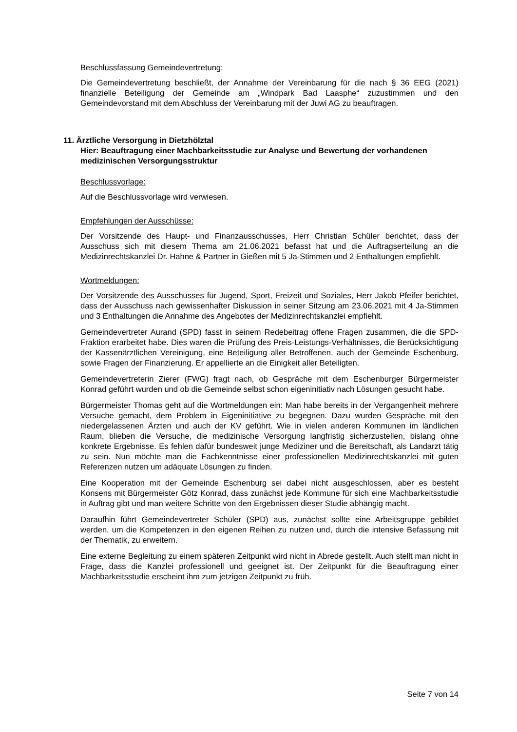Beschlussfassung Gemeindevertretung:
Die Gemeindevertretung beschließt, der Annahme der Vereinbarung für die nach § 36 EEG (2021) finanzielle Beteiligung der Gemeinde am „Windpark Bad Laasphe“ zuzustimmen und den Gemeindevorstand mit dem Abschluss der Vereinbarung mit der Juwi AG zu beauftragen.
11. Ärztliche Versorgung in Dietzhölztal
Hier: Beauftragung einer Machbarkeitsstudie zur Analyse und Bewertung der vorhandenen medizinischen Versorgungsstruktur
Beschlussvorlage:
Auf die Beschlussvorlage wird verwiesen.
Empfehlungen der Ausschüsse:
Der Vorsitzende des Haupt- und Finanzausschusses, Herr Christian Schüler berichtet, dass der Ausschuss sich mit diesem Thema am 21.06.2021 befasst hat und die Auftragserteilung an die Medizinrechtskanzlei Dr. Hahne & Partner in Gießen mit 5 Ja-Stimmen und 2 Enthaltungen empfiehlt.
Wortmeldungen:
Der Vorsitzende des Ausschusses für Jugend, Sport, Freizeit und Soziales, Herr Jakob Pfeifer berichtet, dass der Ausschuss nach gewissenhafter Diskussion in seiner Sitzung am 23.06.2021 mit 4 Ja-Stimmen und 3 Enthaltungen die Annahme des Angebotes der Medizinrechtskanzlei empfiehlt.
Gemeindevertreter Aurand (SPD) fasst in seinem Redebeitrag offene Fragen zusammen, die die SPD-Fraktion erarbeitet habe. Dies waren die Prüfung des Preis-Leistungs-Verhältnisses, die Berücksichtigung der Kassenärztlichen Vereinigung, eine Beteiligung aller Betroffenen, auch der Gemeinde Eschenburg, sowie Fragen der Finanzierung. Er appellierte an die Einigkeit aller Beteiligten.
Gemeindevertreterin Zierer (FWG) fragt nach, ob Gespräche mit dem Eschenburger Bürgermeister Konrad geführt wurden und ob die Gemeinde selbst schon eigeninitiativ nach Lösungen gesucht habe.
Bürgermeister Thomas geht auf die Wortmeldungen ein: Man habe bereits in der Vergangenheit mehrere Versuche gemacht, dem Problem in Eigeninitiative zu begegnen. Dazu wurden Gespräche mit den niedergelassenen Ärzten und auch der KV geführt. Wie in vielen anderen Kommunen im ländlichen Raum, blieben die Versuche, die medizinische Versorgung langfristig sicherzustellen, bislang ohne konkrete Ergebnisse. Es fehlen dafür bundesweit junge Mediziner und die Bereitschaft, als Landarzt tätig zu sein. Nun möchte man die Fachkenntnisse einer professionellen Medizinrechtskanzlei mit guten Referenzen nutzen um adäquate Lösungen zu finden.
Eine Kooperation mit der Gemeinde Eschenburg sei dabei nicht ausgeschlossen, aber es besteht Konsens mit Bürgermeister Götz Konrad, dass zunächst jede Kommune für sich eine Machbarkeitsstudie in Auftrag gibt und man weitere Schritte von den Ergebnissen dieser Studie abhängig macht.
Daraufhin führt Gemeindevertreter Schüler (SPD) aus, zunächst sollte eine Arbeitsgruppe gebildet werden, um die Kompetenzen in den eigenen Reihen zu nutzen und, durch die intensive Befassung mit der Thematik, zu erweitern.
Eine externe Begleitung zu einem späteren Zeitpunkt wird nicht in Abrede gestellt. Auch stellt man nicht in Frage, dass die Kanzlei professionell und geeignet ist. Der Zeitpunkt für die Beauftragung einer Machbarkeitsstudie erscheint ihm zum jetzigen Zeitpunkt zu früh.
Seite 7 von 14